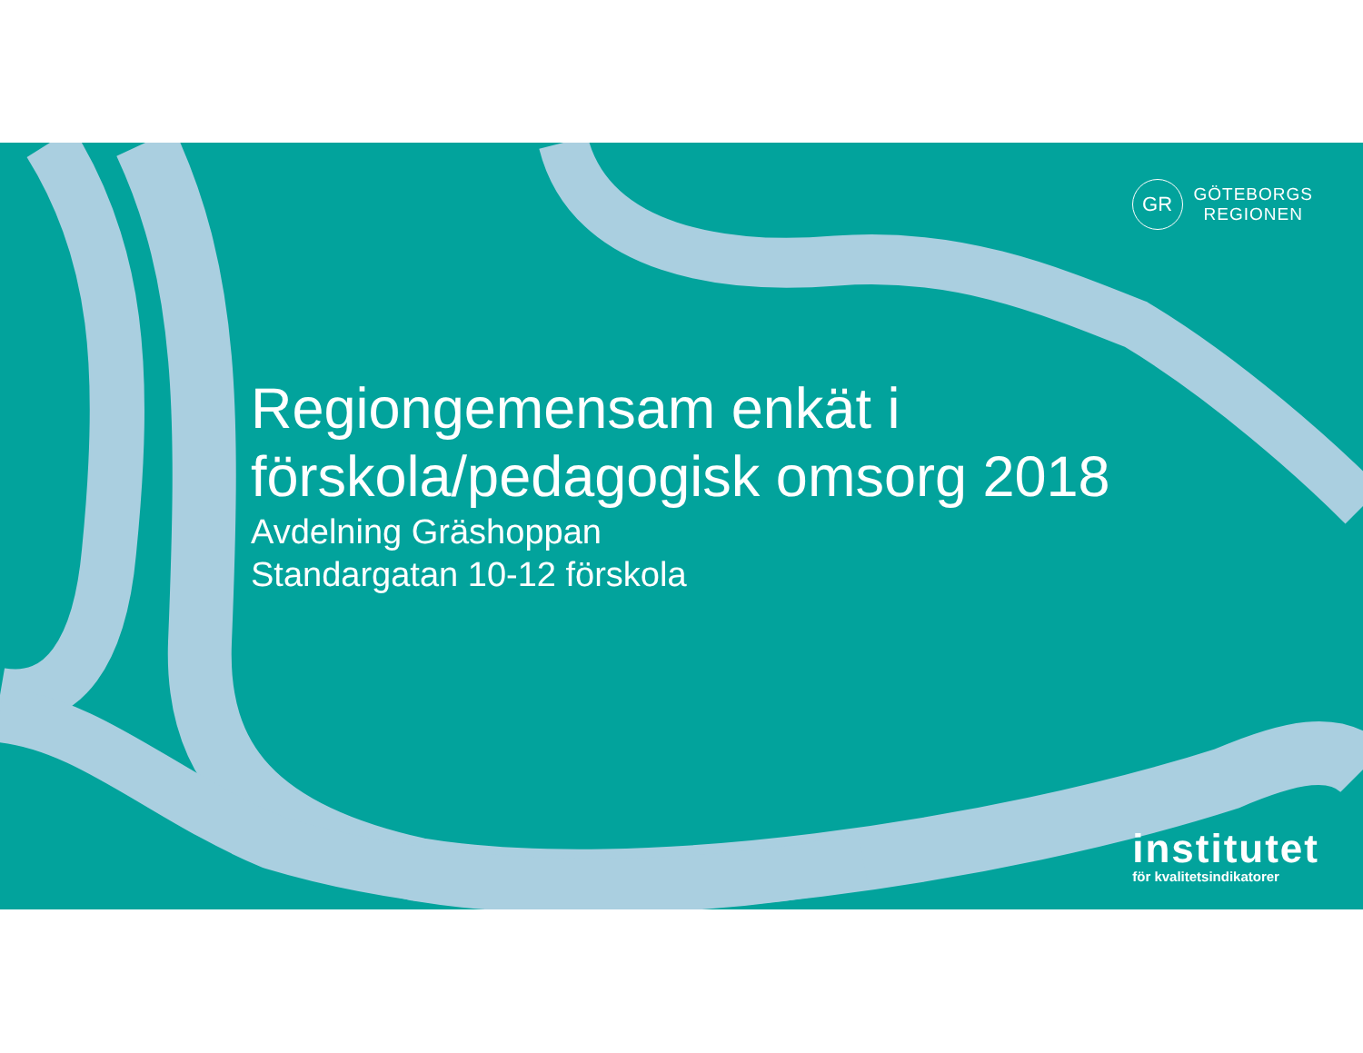GR
GÖTEBORGS
REGIONEN
Regiongemensam enkät i förskola/pedagogisk omsorg 2018
Avdelning Gräshoppan
Standargatan 10-12 förskola
institutet
för kvalitetsindikatorer